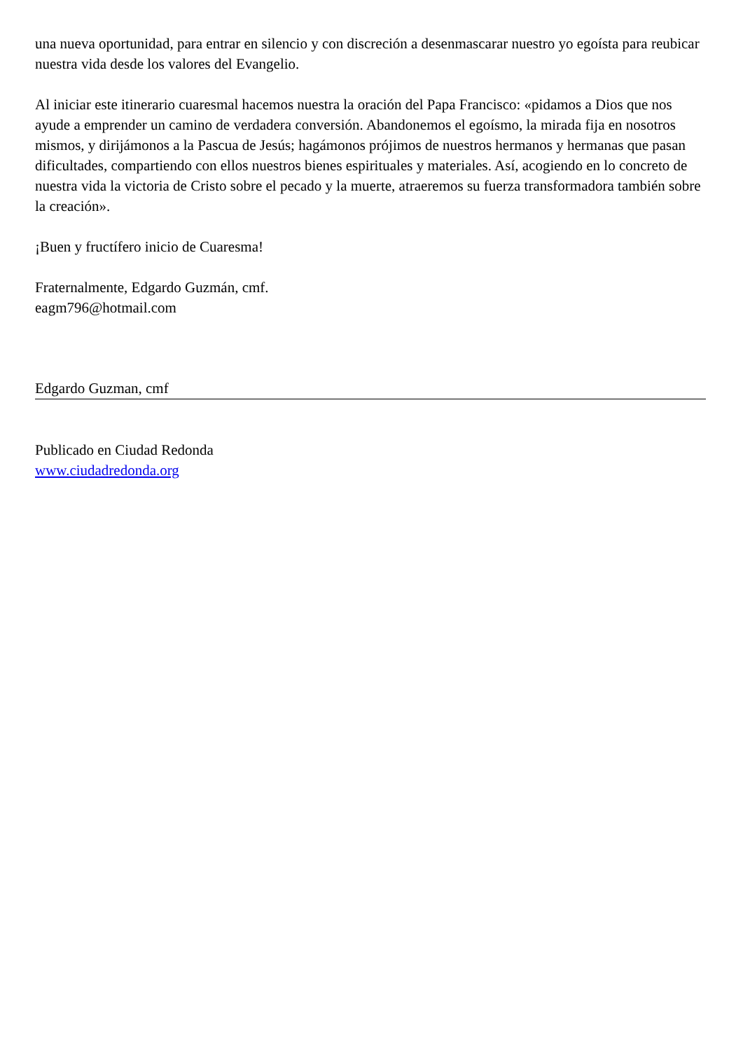una nueva oportunidad, para entrar en silencio y con discreción a desenmascarar nuestro yo egoísta para reubicar nuestra vida desde los valores del Evangelio.
Al iniciar este itinerario cuaresmal hacemos nuestra la oración del Papa Francisco: «pidamos a Dios que nos ayude a emprender un camino de verdadera conversión. Abandonemos el egoísmo, la mirada fija en nosotros mismos, y dirijámonos a la Pascua de Jesús; hagámonos prójimos de nuestros hermanos y hermanas que pasan dificultades, compartiendo con ellos nuestros bienes espirituales y materiales. Así, acogiendo en lo concreto de nuestra vida la victoria de Cristo sobre el pecado y la muerte, atraeremos su fuerza transformadora también sobre la creación».
¡Buen y fructífero inicio de Cuaresma!
Fraternalmente, Edgardo Guzmán, cmf.
eagm796@hotmail.com
Edgardo Guzman, cmf
Publicado en Ciudad Redonda
www.ciudadredonda.org